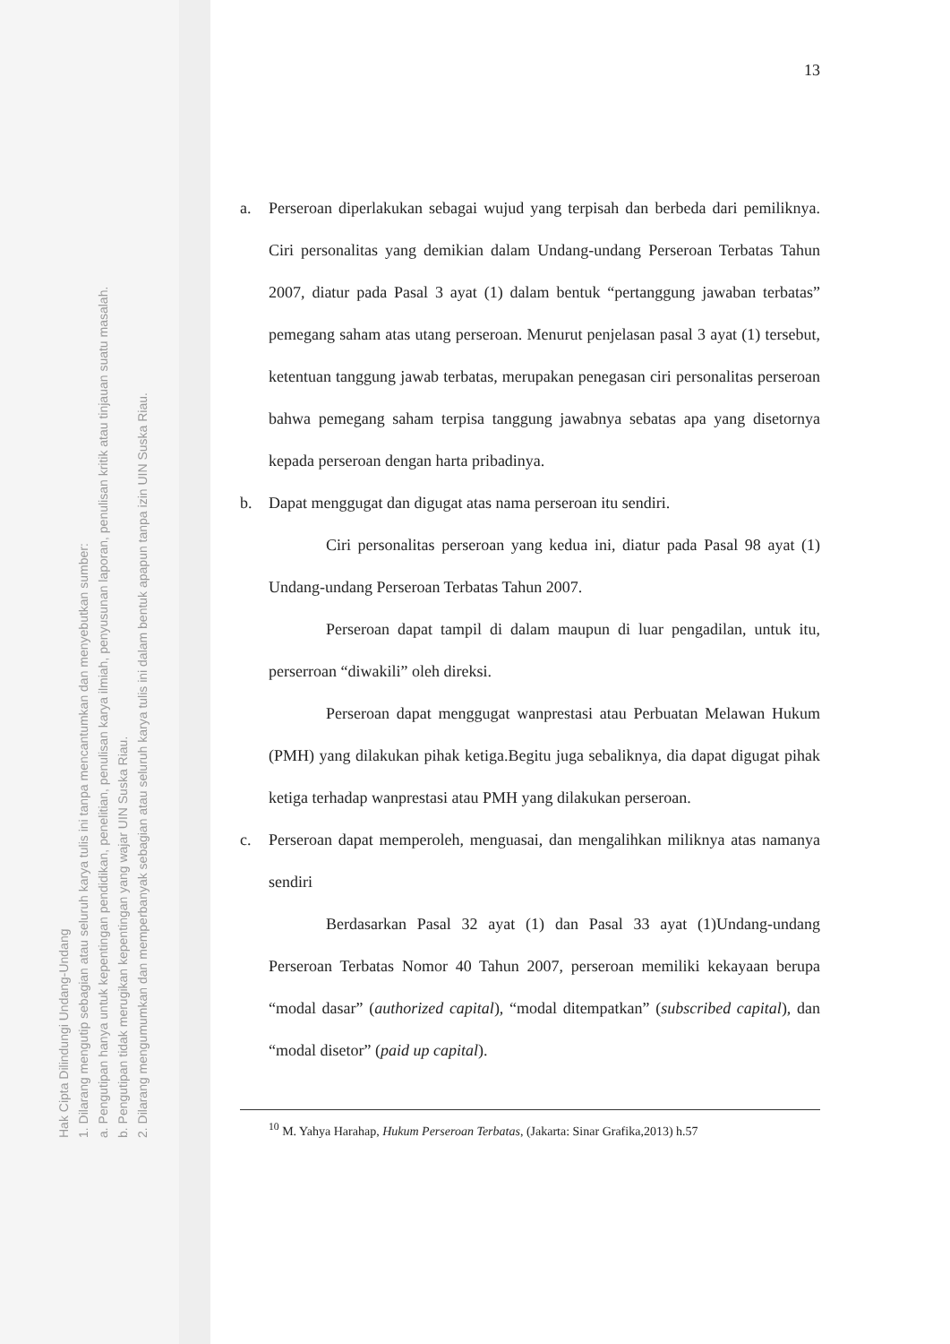Hak Cipta Dilindungi Undang-Undang
1. Dilarang mengutip sebagian atau seluruh karya tulis ini tanpa mencantumkan dan menyebutkan sumber:
a. Pengutipan hanya untuk kepentingan pendidikan, penelitian, penulisan karya ilmiah, penyusunan laporan, penulisan kritik atau tinjauan suatu masalah.
b. Pengutipan tidak merugikan kepentingan yang wajar UIN Suska Riau.
2. Dilarang mengumumkan dan memperbanyak sebagian atau seluruh karya tulis ini dalam bentuk apapun tanpa izin UIN Suska Riau.
13
a. Perseroan diperlakukan sebagai wujud yang terpisah dan berbeda dari pemiliknya. Ciri personalitas yang demikian dalam Undang-undang Perseroan Terbatas Tahun 2007, diatur pada Pasal 3 ayat (1) dalam bentuk “pertanggung jawaban terbatas” pemegang saham atas utang perseroan. Menurut penjelasan pasal 3 ayat (1) tersebut, ketentuan tanggung jawab terbatas, merupakan penegasan ciri personalitas perseroan bahwa pemegang saham terpisa tanggung jawabnya sebatas apa yang disetornya kepada perseroan dengan harta pribadinya.
b. Dapat menggugat dan digugat atas nama perseroan itu sendiri.
Ciri personalitas perseroan yang kedua ini, diatur pada Pasal 98 ayat (1) Undang-undang Perseroan Terbatas Tahun 2007.
Perseroan dapat tampil di dalam maupun di luar pengadilan, untuk itu, perserroan “diwakili” oleh direksi.
Perseroan dapat menggugat wanprestasi atau Perbuatan Melawan Hukum (PMH) yang dilakukan pihak ketiga.Begitu juga sebaliknya, dia dapat digugat pihak ketiga terhadap wanprestasi atau PMH yang dilakukan perseroan.
c. Perseroan dapat memperoleh, menguasai, dan mengalihkan miliknya atas namanya sendiri
Berdasarkan Pasal 32 ayat (1) dan Pasal 33 ayat (1)Undang-undang Perseroan Terbatas Nomor 40 Tahun 2007, perseroan memiliki kekayaan berupa “modal dasar” (authorized capital), “modal ditempatkan” (subscribed capital), dan “modal disetor” (paid up capital).
<sup>10</sup> M. Yahya Harahap, Hukum Perseroan Terbatas, (Jakarta: Sinar Grafika,2013) h.57